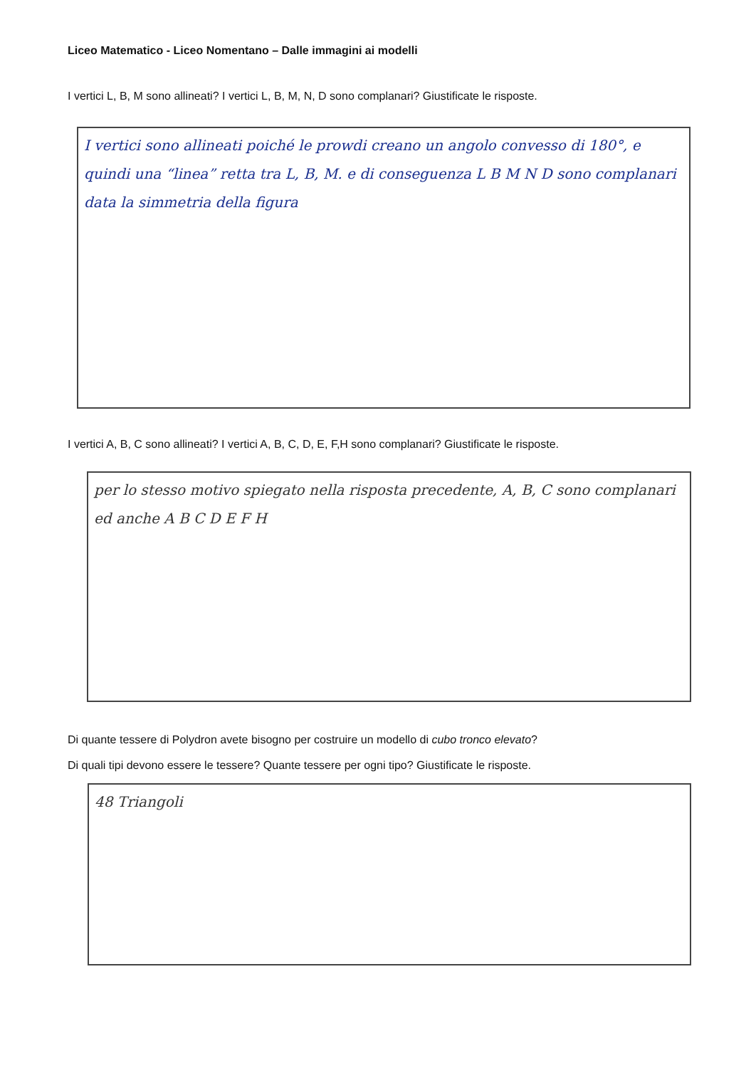Liceo Matematico - Liceo Nomentano – Dalle immagini ai modelli
I vertici L, B, M sono allineati? I vertici L, B, M, N, D sono complanari? Giustificate le risposte.
I vertici sono allineati poiché le prowdi creano un angolo convesso di 180°, e quindi una “linea” retta tra L, B, M. e di conseguenza L B M N D sono complanari data la simmetria della figura
I vertici A, B, C sono allineati? I vertici A, B, C, D, E, F,H sono complanari? Giustificate le risposte.
per lo stesso motivo spiegato nella risposta precedente, A, B, C sono complanari ed anche A B C D E F H
Di quante tessere di Polydron avete bisogno per costruire un modello di cubo tronco elevato?
Di quali tipi devono essere le tessere? Quante tessere per ogni tipo? Giustificate le risposte.
48 Triangoli